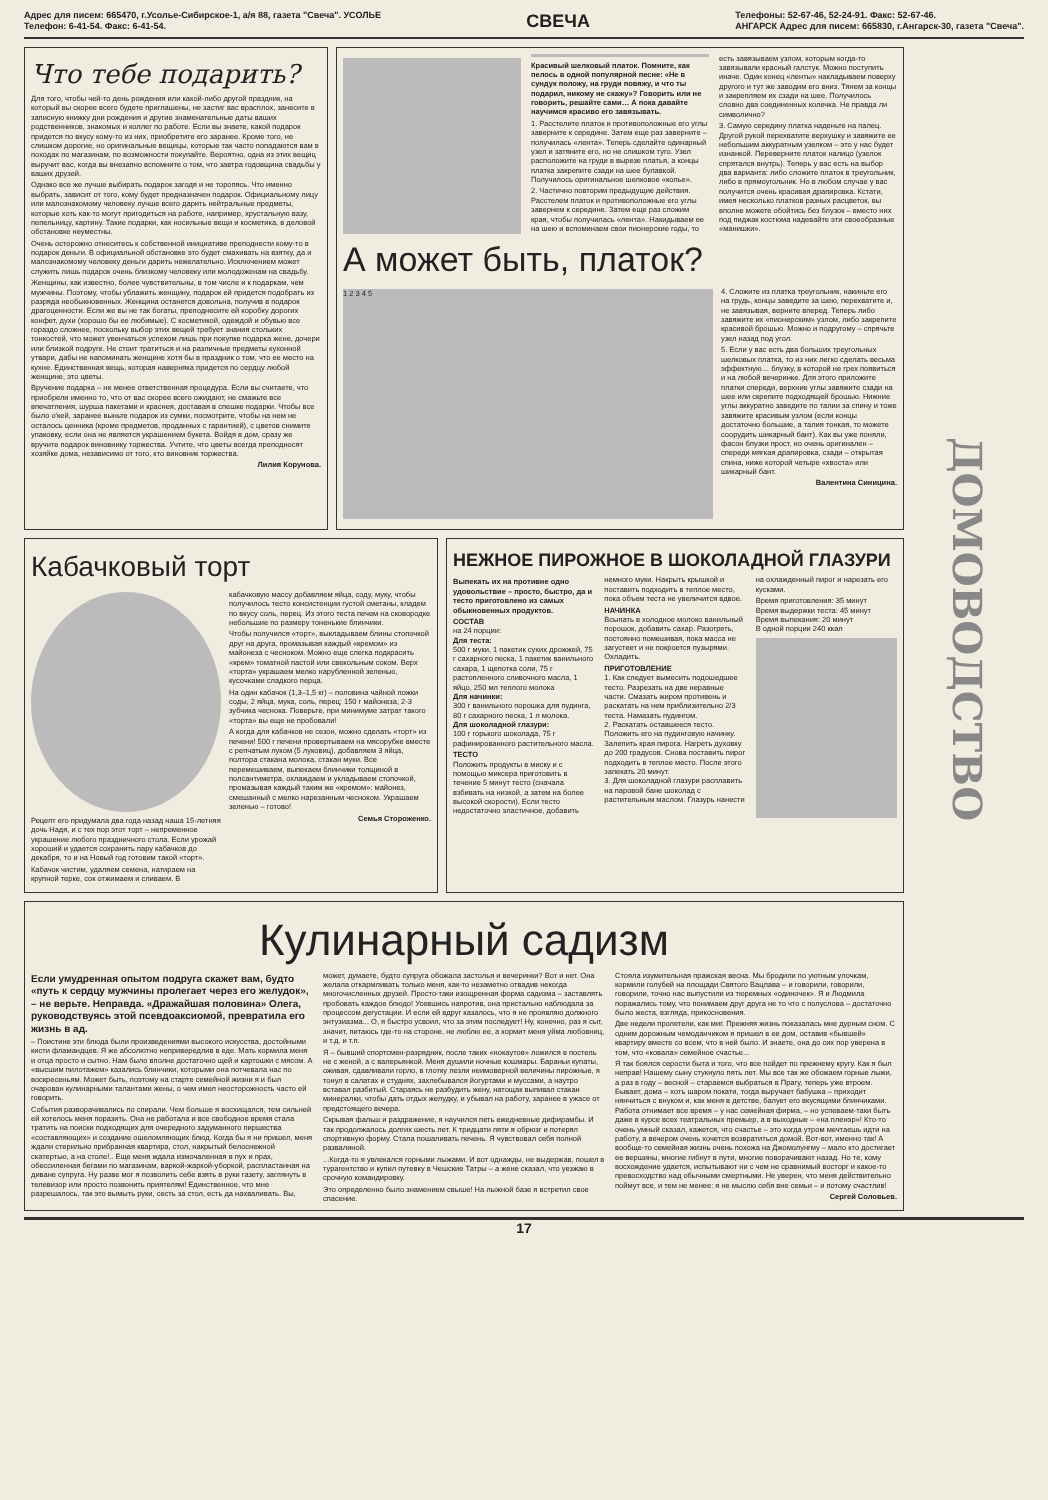Адрес для писем: 665470, г.Усолье-Сибирское-1, а/я 88, газета "Свеча". УСОЛЬЕ
Телефон: 6-41-54. Факс: 6-41-54.
СВЕЧА
Телефоны: 52-67-46, 52-24-91. Факс: 52-67-46.
АНГАРСК Адрес для писем: 665830, г.Ангарск-30, газета "Свеча".
Что тебе подарить?
Для того, чтобы чей-то день рождения или какой-либо другой праздник, на который вы скорее всего будете приглашены, не застиг вас врасплох, занесите в записную книжку дни рождения и другие знаменательные даты ваших родственников, знакомых и коллег по работе. Если вы знаете, какой подарок придется по вкусу кому-то из них, приобретите его заранее. Кроме того, не слишком дорогие, но оригинальные вещицы, которые так часто попадаются вам в походах по магазинам, по возможности покупайте. Вероятно, одна из этих вещиц выручит вас, когда вы внезапно вспомните о том, что завтра годовщина свадьбы у ваших друзей.
Однако все же лучше выбирать подарок загодя и не торопясь. Что именно выбрать, зависит от того, кому будет предназначен подарок. Официальному лицу или малознакомому человеку лучше всего дарить нейтральные предметы, которые хоть как-то могут пригодиться на работе, например, хрустальную вазу, пепельницу, картину. Такие подарки, как носильные вещи и косметика, в деловой обстановке неуместны.
Очень осторожно отнеситесь к собственной инициативе преподнести кому-то в подарок деньги. В официальной обстановке это будет смахивать на взятку, да и малознакомому человеку деньги дарить нежелательно. Исключением может служить лишь подарок очень близкому человеку или молодоженам на свадьбу.
Женщины, как известно, более чувствительны, в том числе и к подаркам, чем мужчины. Поэтому, чтобы ублажить женщину, подарок ей придется подобрать из разряда необыкновенных. Женщина останется довольна, получив в подарок драгоценности. Если же вы не так богаты, преподнесите ей коробку дорогих конфет, духи (хорошо бы ее любимые). С косметикой, одеждой и обувью все гораздо сложнее, поскольку выбор этих вещей требует знания стольких тонкостей, что может увенчаться успехом лишь при покупке подарка жене, дочери или близкой подруге. Не стоит тратиться и на различные предметы кухонной утвари, дабы не напоминать женщине хотя бы в праздник о том, что ее место на кухне. Единственная вещь, которая наверняка придется по сердцу любой женщине, это цветы.
Вручение подарка – не менее ответственная процедура. Если вы считаете, что приобрели именно то, что от вас скорее всего ожидают, не смажьте все впечатления, шурша пакетами и краснея, доставая в спешке подарки. Чтобы все было о'кей, заранее выньте подарок из сумки, посмотрите, чтобы на нем не осталось ценника (кроме предметов, проданных с гарантией), с цветов снимите упаковку, если она не является украшением букета. Войдя в дом, сразу же вручите подарок виновнику торжества. Учтите, что цветы всегда преподносят хозяйке дома, независимо от того, кто виновник торжества.
Лилия Корунова.
Красивый шелковый платок. Помните, как пелось в одной популярной песне: «Не в сундук положу, на груди повяжу, и что ты подарил, никому не скажу»? Говорить или не говорить, решайте сами… А пока давайте научимся красиво его завязывать.
1. Расстелите платок и противоположные его углы заверните к середине. Затем еще раз заверните – получилась «лента». Теперь сделайте одинарный узел и затяните его, но не слишком туго. Узел расположите на груди в вырезе платья, а концы платка закрепите сзади на шее булавкой. Получилось оригинальное шелковое «колье».
2. Частично повторим предыдущие действия. Расстелем платок и противоположные его углы завернем к середине. Затем еще раз сложим края, чтобы получилась «лента». Накидываем ее на шею и вспоминаем свои пионерские годы, то есть завязываем узлом, которым когда-то завязывали красный галстук. Можно поступить иначе. Один конец «ленты» накладываем поверху другого и тут же заводим его вниз. Тянем за концы и закрепляем их сзади на шее. Получилось словно два соединенных колечка. Не правда ли символично?
3. Самую середину платка наденьте на палец. Другой рукой перехватите верхушку и завяжите ее небольшим аккуратным узелком – это у нас будет изнанкой. Переверните платок налицо (узелок спрятался внутрь). Теперь у вас есть на выбор два варианта: либо сложите платок в треугольник, либо в прямоугольник. Но в любом случае у вас получится очень красивая драпировка. Кстати, имея несколько платков разных расцветок, вы вполне можете обойтись без блузок – вместо них под пиджак костюма надевайте эти своеобразные «манишки».
А может быть, платок?
1 2 3 4 5
4. Сложите из платка треугольник, накиньте его на грудь, концы заведите за шею, перехватите и, не завязывая, верните вперед. Теперь либо завяжите их «пионерским» узлом, либо закрепите красивой брошью. Можно и подругому – спрячьте узел назад под угол.
5. Если у вас есть два больших треугольных шелковых платка, то из них легко сделать весьма эффектную… блузку, в которой не грех появиться и на любой вечеринке. Для этого приложите платки спереди, верхние углы завяжите сзади на шее или скрепите подходящей брошью. Нижние углы аккуратно заведите по талии за спину и тоже завяжите красивым узлом (если концы достаточно большие, а талия тонкая, то можете соорудить шикарный бант). Как вы уже поняли, фасон блузки прост, но очень оригинален – спереди мягкая драпировка, сзади – открытая спина, ниже которой четыре «хвоста» или шикарный бант.
Валентина Синицина.
Кабачковый торт
Рецепт его придумала два года назад наша 15-летняя дочь Надя, и с тех пор этот торт – непременное украшение любого праздничного стола. Если урожай хороший и удается сохранить пару кабачков до декабря, то и на Новый год готовим такой «торт».
Кабачок чистим, удаляем семена, натираем на крупной терке, сок отжимаем и сливаем. В
кабачковую массу добавляем яйца, соду, муку, чтобы получилось тесто консистенции густой сметаны, кладем по вкусу соль, перец. Из этого теста печем на сковородке небольшие по размеру тоненькие блинчики.
Чтобы получился «торт», выкладываем блины стопочкой друг на друга, промазывая каждый «кремом» из майонеза с чесноком. Можно еще слегка подкрасить «крем» томатной пастой или свекольным соком. Верх «торта» украшаем мелко нарубленной зеленью, кусочками сладкого перца.
На один кабачок (1,3–1,5 кг) – половина чайной ложки соды, 2 яйца, мука, соль, перец; 150 г майонеза, 2-3 зубчика чеснока. Поверьте, при минимуме затрат такого «торта» вы еще не пробовали!
А когда для кабачков не сезон, можно сделать «торт» из печени! 500 г печени провертываем на мясорубке вместе с репчатым луком (5 луковиц), добавляем 3 яйца, полтора стакана молока, стакан муки. Все перемешиваем, выпекаем блинчики толщиной в полсантиметра, охлаждаем и укладываем стопочкой, промазывая каждый таким же «кремом»: майонез, смешанный с мелко нарезанным чесноком. Украшаем зеленью – готово!
Семья Стороженко.
НЕЖНОЕ ПИРОЖНОЕ В ШОКОЛАДНОЙ ГЛАЗУРИ
Выпекать их на противне одно удовольствие – просто, быстро, да и тесто приготовлено из самых обыкновенных продуктов.
СОСТАВ
на 24 порции:
Для теста:
500 г муки, 1 пакетик сухих дрожжей, 75 г сахарного песка, 1 пакетик ванильного сахара, 1 щепотка соли, 75 г растопленного сливочного масла, 1 яйцо, 250 мл теплого молока
Для начинки:
300 г ванильного порошка для пудинга, 80 г сахарного песка, 1 л молока.
Для шоколадной глазури:
100 г горького шоколада, 75 г рафинированного растительного масла.
ТЕСТО
Положить продукты в миску и с помощью миксера приготовить в течение 5 минут тесто (сначала взбивать на низкой, а затем на более высокой скорости). Если тесто недостаточно эластичное, добавить немного муки. Накрыть крышкой и поставить подходить в теплое место, пока объем теста не увеличится вдвое.
НАЧИНКА
Всыпать в холодное молоко ванильный порошок, добавить сахар. Разогреть, постоянно помешивая, пока масса не загустеет и не покроется пузырями. Охладить.
ПРИГОТОВЛЕНИЕ
1. Как следует вымесить подошедшее тесто. Разрезать на две неравные части. Смазать жиром противень и раскатать на нем приблизительно 2/3 теста. Намазать пудингом.
2. Раскатать оставшееся тесто. Положить его на пудинговую начинку. Залепить края пирога. Нагреть духовку до 200 градусов. Снова поставить пирог подходить в теплое место. После этого запекать 20 минут.
3. Для шоколадной глазури расплавить на паровой бане шоколад с растительным маслом. Глазурь нанести на охлажденный пирог и нарезать его кусками.
Время приготовления: 35 минут
Время выдержки теста: 45 минут
Время выпекания: 20 минут
В одной порции 240 ккал
Кулинарный садизм
Если умудренная опытом подруга скажет вам, будто «путь к сердцу мужчины пролегает через его желудок», – не верьте. Неправда. «Дражайшая половина» Олега, руководствуясь этой псевдоаксиомой, превратила его жизнь в ад.
– Поистине эти блюда были произведениями высокого искусства, достойными кисти фламандцев. Я же абсолютно непривередлив в еде. Мать кормила меня и отца просто и сытно. Нам было вполне достаточно щей и картошки с мясом. А «высшим пилотажем» казались блинчики, которыми она потчевала нас по воскресеньям. Может быть, поэтому на старте семейной жизни я и был очарован кулинарными талантами жены, о чем имел неосторожность часто ей говорить.
События разворачивались по спирали. Чем больше я восхищался, тем сильней ей хотелось меня поразить. Она не работала и все свободное время стала тратить на поиски подходящих для очередного задуманного пиршества «составляющих» и создание ошеломляющих блюд. Когда бы я ни пришел, меня ждали стерильно прибранная квартира, стол, накрытый белоснежной скатертью, а на столе!.. Еще меня ждала измочаленная в пух и прах, обессиленная бегами по магазинам, варкой-жаркой-уборкой, распластанная на диване супруга. Ну разве мог я позволить себе взять в руки газету, заглянуть в телевизор или просто позвонить приятелям! Единственное, что мне разрешалось, так это вымыть руки, сесть за стол, есть да нахваливать. Вы, может, думаете, будто супруга обожала застолья и вечеринки? Вот и нет. Она желала откармливать только меня, как-то незаметно отвадив некогда многочисленных друзей. Просто-таки изощренная форма садизма – заставлять пробовать каждое блюдо! Усевшись напротив, она пристально наблюдала за процессом дегустации. И если ей вдруг казалось, что я не проявляю должного энтузиазма... О, я быстро усвоил, что за этим последует! Ну, конечно, раз я сыт, значит, питаюсь где-то на стороне, не люблю ее, а кормит меня уйма любовниц, и т.д. и т.п.
Я – бывший спортсмен-разрядник, после таких «нокаутов» ложился в постель не с женой, а с валерьянкой. Меня душили ночные кошмары. Бараньи купаты, оживая, сдавливали горло, в глотку лезли неимоверной величины пирожные, я тонул в салатах и студнях, захлебывался йогуртами и муссами, а наутро вставал разбитый. Стараясь не разбудить жену, натощак выпивал стакан минералки, чтобы дать отдых желудку, и убывал на работу, заранее в ужасе от предстоящего вечера.
Скрывая фальш и раздражение, я научился петь ежедневные дифирамбы. И так продолжалось долгих шесть лет. К тридцати пяти я обрюзг и потерял спортивную форму. Стала пошаливать печень. Я чувствовал себя полной развалиной.
...Когда-то я увлекался горными лыжами. И вот однажды, не выдержав, пошел в турагентство и купил путевку в Чешские Татры – а жене сказал, что уезжаю в срочную командировку.
Это определенно было знамением свыше! На лыжной базе я встретил свое спасение.
Стояла изумительная пражская весна. Мы бродили по уютным улочкам, кормили голубей на площади Святого Вацлава – и говорили, говорили, говорили, точно нас выпустили из тюремных «одиночек». Я и Людмила поражались тому, что понимаем друг друга не то что с полуслова – достаточно было жеста, взгляда, прикосновения.
Две недели пролетели, как миг. Прежняя жизнь показалась мне дурным сном. С одним дорожным чемоданчиком я пришел в ее дом, оставив «бывшей» квартиру вместе со всем, что в ней было. И знаете, она до сих пор уверена в том, что «ковала» семейное счастье...
Я так боялся серости быта и того, что все пойдет по прежнему кругу. Как я был неправ! Нашему сыну стукнуло пять лет. Мы все так же обожаем горные лыжи, а раз в году – весной – стараемся выбраться в Прагу, теперь уже втроем. Бывает, дома – хоть шаром покати, тогда выручает бабушка – приходит нянчиться с внуком и, как меня в детстве, балует его вкусящими блинчиками. Работа отнимает все время – у нас семейная фирма, – но успеваем-таки быть даже в курсе всех театральных премьер, а в выходные – «на пленэр»! Кто-то очень умный сказал, кажется, что счастье – это когда утром мечтаешь идти на работу, а вечером очень хочется возвратиться домой. Вот-вот, именно так! А вообще-то семейная жизнь очень похожа на Джомолунгму – мало кто достигает ее вершины, многие гибнут в пути, многие поворачивают назад. Но те, кому восхождение удается, испытывают ни с чем не сравнимый восторг и какое-то превосходство над обычными смертными. Не уверен, что меня действительно поймут все, и тем не менее: я не мыслю себя вне семьи – и потому счастлив!
Сергей Соловьев.
ДОМОВОДСТВО
17